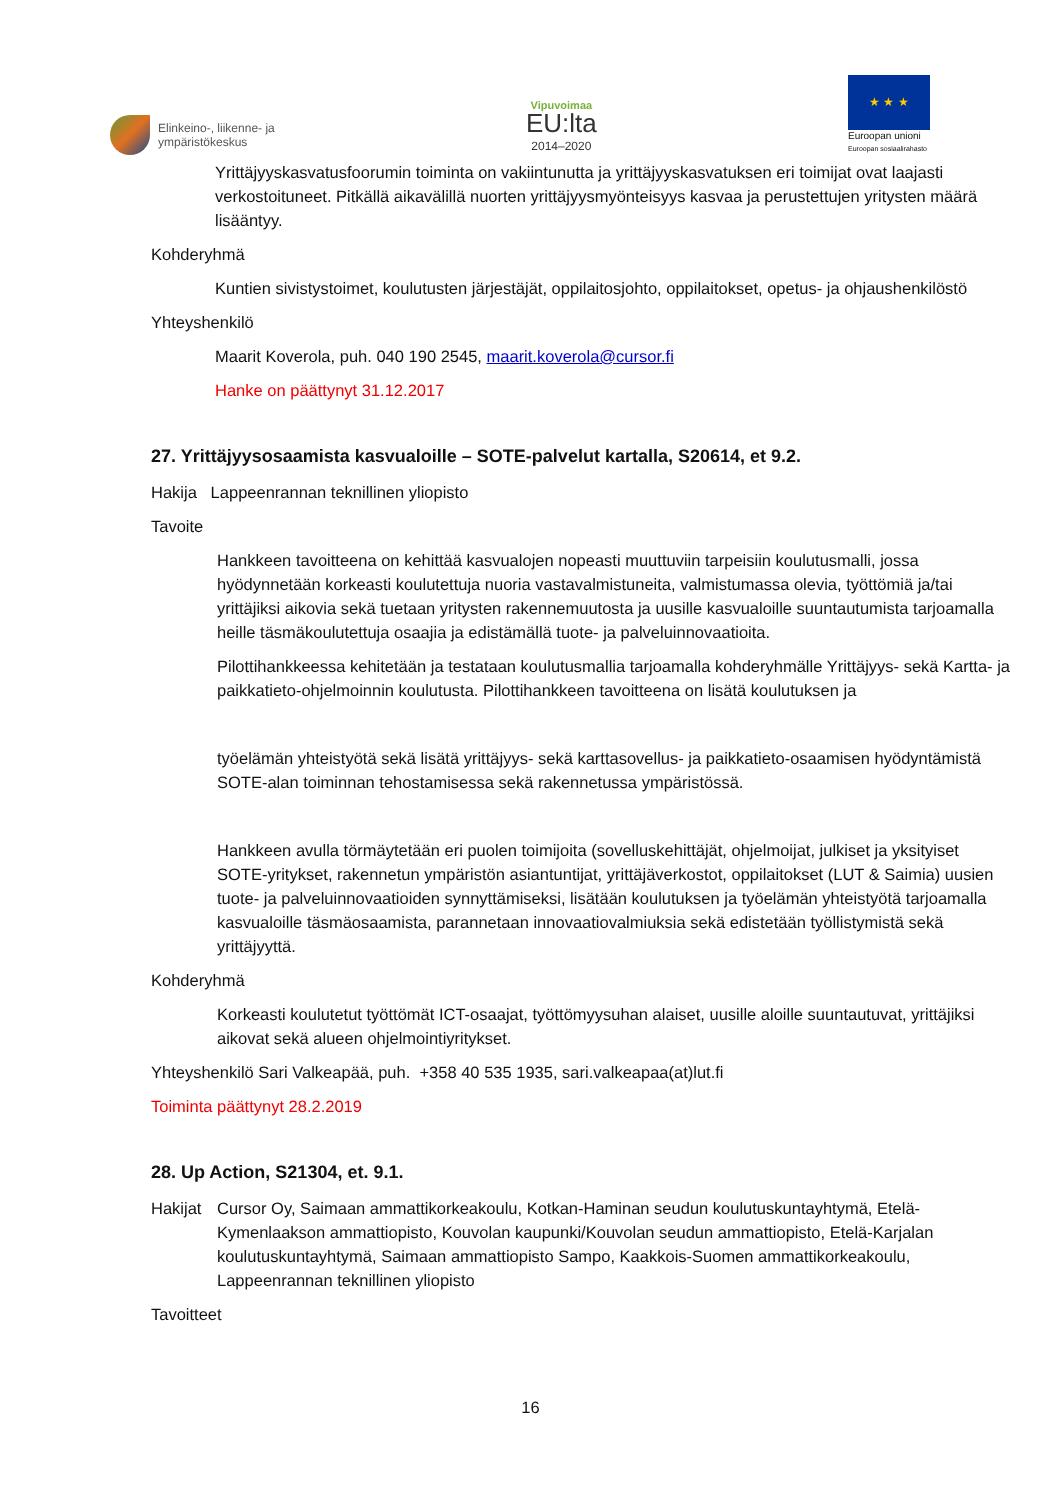Elinkeino-, liikenne- ja
ympäristökeskus
Vipuvoimaa
EU:lta
2014–2020
★ ★ ★
Euroopan unioni
Euroopan sosiaalirahasto
Yrittäjyyskasvatusfoorumin toiminta on vakiintunutta ja yrittäjyyskasvatuksen eri toimijat ovat laajasti verkostoituneet. Pitkällä aikavälillä nuorten yrittäjyysmyönteisyys kasvaa ja perustettujen yritysten määrä lisääntyy.
Kohderyhmä
Kuntien sivistystoimet, koulutusten järjestäjät, oppilaitosjohto, oppilaitokset, opetus- ja ohjaushenkilöstö
Yhteyshenkilö
Maarit Koverola, puh. 040 190 2545, maarit.koverola@cursor.fi
Hanke on päättynyt 31.12.2017
27. Yrittäjyysosaamista kasvualoille – SOTE-palvelut kartalla, S20614, et 9.2.
Hakija Lappeenrannan teknillinen yliopisto
Tavoite
Hankkeen tavoitteena on kehittää kasvualojen nopeasti muuttuviin tarpeisiin koulutusmalli, jossa hyödynnetään korkeasti koulutettuja nuoria vastavalmistuneita, valmistumassa olevia, työttömiä ja/tai yrittäjiksi aikovia sekä tuetaan yritysten rakennemuutosta ja uusille kasvualoille suuntautumista tarjoamalla heille täsmäkoulutettuja osaajia ja edistämällä tuote- ja palveluinnovaatioita.
Pilottihankkeessa kehitetään ja testataan koulutusmallia tarjoamalla kohderyhmälle Yrittäjyys- sekä Kartta- ja paikkatieto-ohjelmoinnin koulutusta. Pilottihankkeen tavoitteena on lisätä koulutuksen ja
työelämän yhteistyötä sekä lisätä yrittäjyys- sekä karttasovellus- ja paikkatieto-osaamisen hyödyntämistä SOTE-alan toiminnan tehostamisessa sekä rakennetussa ympäristössä.
Hankkeen avulla törmäytetään eri puolen toimijoita (sovelluskehittäjät, ohjelmoijat, julkiset ja yksityiset SOTE-yritykset, rakennetun ympäristön asiantuntijat, yrittäjäverkostot, oppilaitokset (LUT & Saimia) uusien tuote- ja palveluinnovaatioiden synnyttämiseksi, lisätään koulutuksen ja työelämän yhteistyötä tarjoamalla kasvualoille täsmäosaamista, parannetaan innovaatiovalmiuksia sekä edistetään työllistymistä sekä yrittäjyyttä.
Kohderyhmä
Korkeasti koulutetut työttömät ICT-osaajat, työttömyysuhan alaiset, uusille aloille suuntautuvat, yrittäjiksi aikovat sekä alueen ohjelmointiyritykset.
Yhteyshenkilö Sari Valkeapää, puh. +358 40 535 1935, sari.valkeapaa(at)lut.fi
Toiminta päättynyt 28.2.2019
28. Up Action, S21304, et. 9.1.
Hakijat
Cursor Oy, Saimaan ammattikorkeakoulu, Kotkan-Haminan seudun koulutuskuntayhtymä, Etelä-Kymenlaakson ammattiopisto, Kouvolan kaupunki/Kouvolan seudun ammattiopisto, Etelä-Karjalan koulutuskuntayhtymä, Saimaan ammattiopisto Sampo, Kaakkois-Suomen ammattikorkeakoulu, Lappeenrannan teknillinen yliopisto
Tavoitteet
16